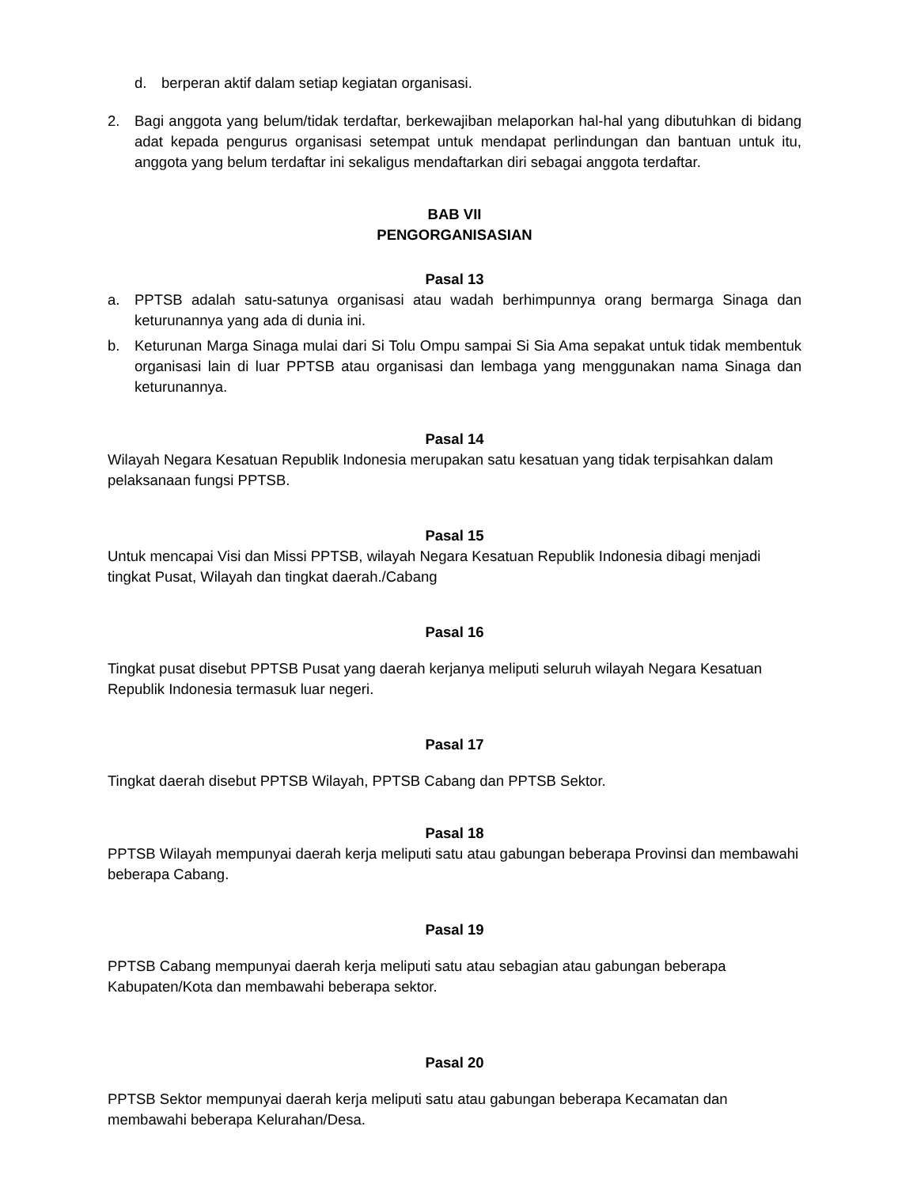d. berperan aktif dalam setiap kegiatan organisasi.
2. Bagi anggota yang belum/tidak terdaftar, berkewajiban melaporkan hal-hal yang dibutuhkan di bidang adat kepada pengurus organisasi setempat untuk mendapat perlindungan dan bantuan untuk itu, anggota yang belum terdaftar ini sekaligus mendaftarkan diri sebagai anggota terdaftar.
BAB VII
PENGORGANISASIAN
Pasal 13
a. PPTSB adalah satu-satunya organisasi atau wadah berhimpunnya orang bermarga Sinaga dan keturunannya yang ada di dunia ini.
b. Keturunan Marga Sinaga mulai dari Si Tolu Ompu sampai Si Sia Ama sepakat untuk tidak membentuk organisasi lain di luar PPTSB atau organisasi dan lembaga yang menggunakan nama Sinaga dan keturunannya.
Pasal 14
Wilayah Negara Kesatuan Republik Indonesia merupakan satu kesatuan yang tidak terpisahkan dalam pelaksanaan fungsi PPTSB.
Pasal 15
Untuk mencapai Visi dan Missi PPTSB, wilayah Negara Kesatuan Republik Indonesia dibagi menjadi tingkat Pusat, Wilayah dan tingkat daerah./Cabang
Pasal 16
Tingkat pusat disebut PPTSB Pusat yang daerah kerjanya meliputi seluruh wilayah Negara Kesatuan Republik Indonesia termasuk luar negeri.
Pasal 17
Tingkat daerah disebut PPTSB Wilayah, PPTSB Cabang dan PPTSB Sektor.
Pasal 18
PPTSB Wilayah mempunyai daerah kerja meliputi satu atau gabungan beberapa Provinsi dan membawahi beberapa Cabang.
Pasal 19
PPTSB Cabang mempunyai daerah kerja meliputi satu atau sebagian atau gabungan beberapa Kabupaten/Kota dan membawahi beberapa sektor.
Pasal 20
PPTSB Sektor mempunyai daerah kerja meliputi satu atau gabungan beberapa Kecamatan dan membawahi beberapa Kelurahan/Desa.